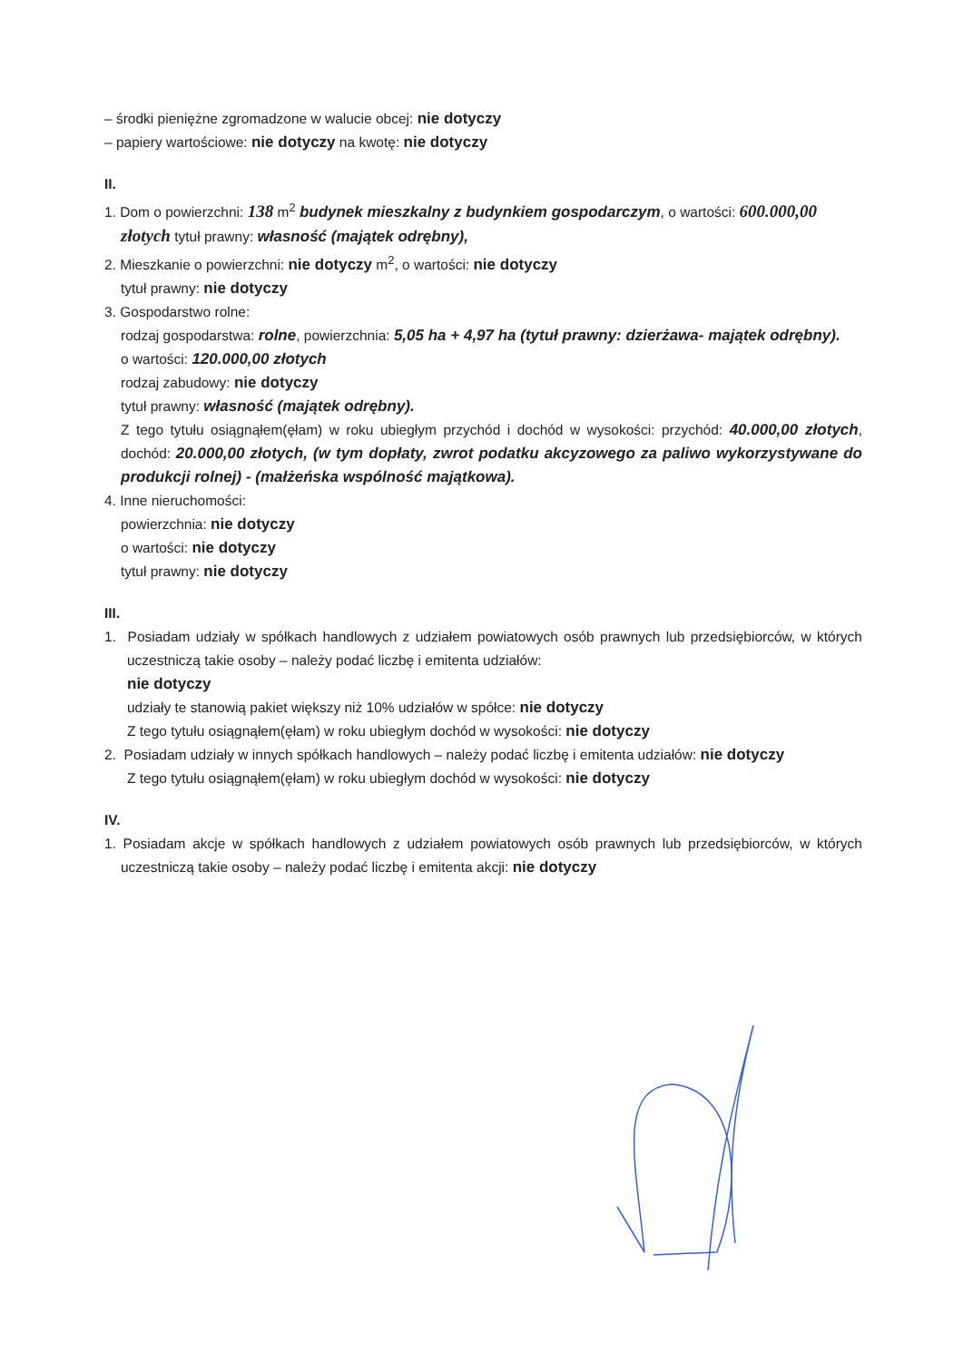– środki pieniężne zgromadzone w walucie obcej: nie dotyczy
– papiery wartościowe: nie dotyczy na kwotę: nie dotyczy
II.
1. Dom o powierzchni: 138 m<sup>2</sup> budynek mieszkalny z budynkiem gospodarczym, o wartości: 600.000,00 złotych tytuł prawny: własność (majątek odrębny),
2. Mieszkanie o powierzchni: nie dotyczy m<sup>2</sup>, o wartości: nie dotyczy
tytuł prawny: nie dotyczy
3. Gospodarstwo rolne:
rodzaj gospodarstwa: rolne, powierzchnia: 5,05 ha + 4,97 ha (tytuł prawny: dzierżawa- majątek odrębny).
o wartości: 120.000,00 złotych
rodzaj zabudowy: nie dotyczy
tytuł prawny: własność (majątek odrębny).
Z tego tytułu osiągnąłem(ęłam) w roku ubiegłym przychód i dochód w wysokości: przychód: 40.000,00 złotych, dochód: 20.000,00 złotych, (w tym dopłaty, zwrot podatku akcyzowego za paliwo wykorzystywane do produkcji rolnej) - (małżeńska wspólność majątkowa).
4. Inne nieruchomości:
powierzchnia: nie dotyczy
o wartości: nie dotyczy
tytuł prawny: nie dotyczy
III.
1. Posiadam udziały w spółkach handlowych z udziałem powiatowych osób prawnych lub przedsiębiorców, w których uczestniczą takie osoby – należy podać liczbę i emitenta udziałów:
nie dotyczy
udziały te stanowią pakiet większy niż 10% udziałów w spółce: nie dotyczy
Z tego tytułu osiągnąłem(ęłam) w roku ubiegłym dochód w wysokości: nie dotyczy
2. Posiadam udziały w innych spółkach handlowych – należy podać liczbę i emitenta udziałów: nie dotyczy
Z tego tytułu osiągnąłem(ęłam) w roku ubiegłym dochód w wysokości: nie dotyczy
IV.
1. Posiadam akcje w spółkach handlowych z udziałem powiatowych osób prawnych lub przedsiębiorców, w których uczestniczą takie osoby – należy podać liczbę i emitenta akcji: nie dotyczy